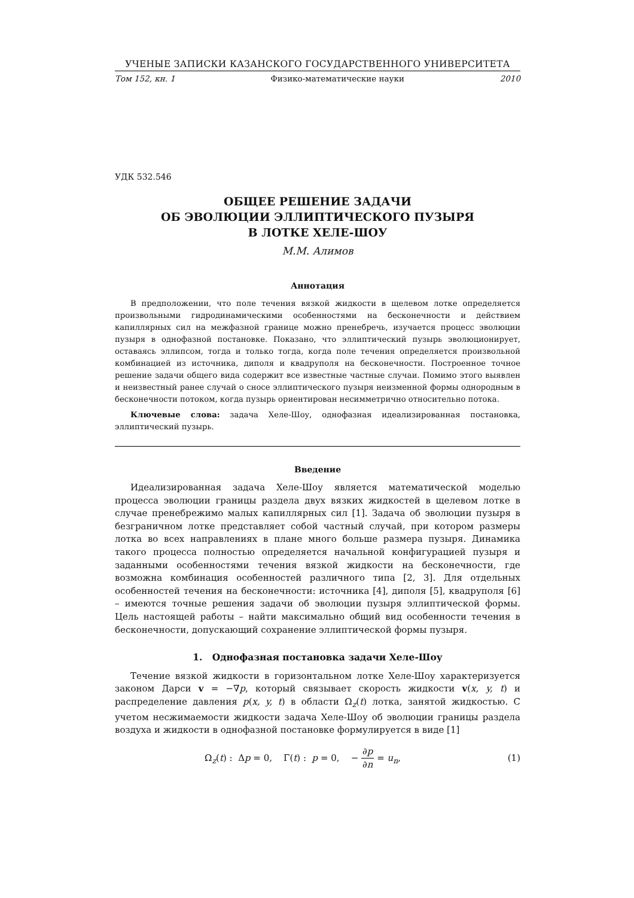УЧЕНЫЕ ЗАПИСКИ КАЗАНСКОГО ГОСУДАРСТВЕННОГО УНИВЕРСИТЕТА
Том 152, кн. 1 Физико-математические науки 2010
УДК 532.546
ОБЩЕЕ РЕШЕНИЕ ЗАДАЧИ
ОБ ЭВОЛЮЦИИ ЭЛЛИПТИЧЕСКОГО ПУЗЫРЯ
В ЛОТКЕ ХЕЛЕ-ШОУ
М.М. Алимов
Аннотация
В предположении, что поле течения вязкой жидкости в щелевом лотке определяется произвольными гидродинамическими особенностями на бесконечности и действием капиллярных сил на межфазной границе можно пренебречь, изучается процесс эволюции пузыря в однофазной постановке. Показано, что эллиптический пузырь эволюционирует, оставаясь эллипсом, тогда и только тогда, когда поле течения определяется произвольной комбинацией из источника, диполя и квадруполя на бесконечности. Построенное точное решение задачи общего вида содержит все известные частные случаи. Помимо этого выявлен и неизвестный ранее случай о сносе эллиптического пузыря неизменной формы однородным в бесконечности потоком, когда пузырь ориентирован несимметрично относительно потока.
Ключевые слова: задача Хеле-Шоу, однофазная идеализированная постановка, эллиптический пузырь.
Введение
Идеализированная задача Хеле-Шоу является математической моделью процесса эволюции границы раздела двух вязких жидкостей в щелевом лотке в случае пренебрежимо малых капиллярных сил [1]. Задача об эволюции пузыря в безграничном лотке представляет собой частный случай, при котором размеры лотка во всех направлениях в плане много больше размера пузыря. Динамика такого процесса полностью определяется начальной конфигурацией пузыря и заданными особенностями течения вязкой жидкости на бесконечности, где возможна комбинация особенностей различного типа [2, 3]. Для отдельных особенностей течения на бесконечности: источника [4], диполя [5], квадруполя [6] – имеются точные решения задачи об эволюции пузыря эллиптической формы. Цель настоящей работы – найти максимально общий вид особенности течения в бесконечности, допускающий сохранение эллиптической формы пузыря.
1. Однофазная постановка задачи Хеле-Шоу
Течение вязкой жидкости в горизонтальном лотке Хеле-Шоу характеризуется законом Дарси v = −∇p, который связывает скорость жидкости v(x, y, t) и распределение давления p(x, y, t) в области Ω<sub>z</sub>(t) лотка, занятой жидкостью. С учетом несжимаемости жидкости задача Хеле-Шоу об эволюции границы раздела воздуха и жидкости в однофазной постановке формулируется в виде [1]
Ω<sub>z</sub>(t) : Δp = 0, Γ(t) : p = 0, − ∂p ∂n = u<sub>n</sub>, (1)